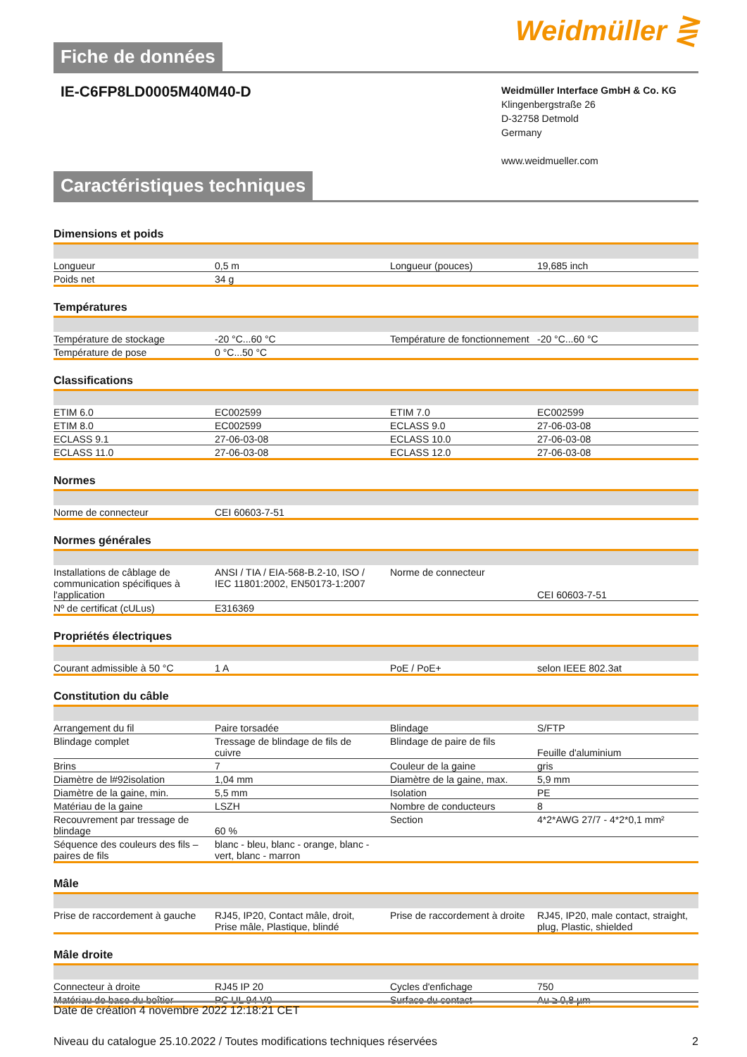Weidmüller ⋛
Fiche de données
IE-C6FP8LD0005M40M40-D
Weidmüller Interface GmbH & Co. KG
Klingenbergstraße 26
D-32758 Detmold
Germany
www.weidmueller.com
Caractéristiques techniques
Dimensions et poids
| Longueur | 0,5 m | Longueur (pouces) | 19,685 inch |
| Poids net | 34 g | | |
Températures
| Température de stockage | -20 °C...60 °C | Température de fonctionnement | -20 °C...60 °C |
| Température de pose | 0 °C...50 °C | | |
Classifications
| ETIM 6.0 | EC002599 | ETIM 7.0 | EC002599 |
| ETIM 8.0 | EC002599 | ECLASS 9.0 | 27-06-03-08 |
| ECLASS 9.1 | 27-06-03-08 | ECLASS 10.0 | 27-06-03-08 |
| ECLASS 11.0 | 27-06-03-08 | ECLASS 12.0 | 27-06-03-08 |
Normes
| Norme de connecteur | CEI 60603-7-51 | | |
Normes générales
| Installations de câblage de communication spécifiques à l'application | ANSI / TIA / EIA-568-B.2-10, ISO / IEC 11801:2002, EN50173-1:2007 | Norme de connecteur | CEI 60603-7-51 |
| Nº de certificat (cULus) | E316369 | | |
Propriétés électriques
| Courant admissible à 50 °C | 1 A | PoE / PoE+ | selon IEEE 802.3at |
Constitution du câble
| Arrangement du fil | Paire torsadée | Blindage | S/FTP |
| Blindage complet | Tressage de blindage de fils de cuivre | Blindage de paire de fils | Feuille d'aluminium |
| Brins | 7 | Couleur de la gaine | gris |
| Diamètre de l#92isolation | 1,04 mm | Diamètre de la gaine, max. | 5,9 mm |
| Diamètre de la gaine, min. | 5,5 mm | Isolation | PE |
| Matériau de la gaine | LSZH | Nombre de conducteurs | 8 |
| Recouvrement par tressage de blindage | 60 % | Section | 4*2*AWG 27/7 - 4*2*0,1 mm² |
| Séquence des couleurs des fils –paires de fils | blanc - bleu, blanc - orange, blanc - vert, blanc - marron | | |
Mâle
| Prise de raccordement à gauche | RJ45, IP20, Contact mâle, droit, Prise mâle, Plastique, blindé | Prise de raccordement à droite | RJ45, IP20, male contact, straight, plug, Plastic, shielded |
Mâle droite
| Connecteur à droite | RJ45 IP 20 | Cycles d'enfichage | 750 |
| Matériau de base du boîtier | PC UL 94 V0 | Surface du contact | Au ≥ 0,8 µm |
Date de création 4 novembre 2022 12:18:21 CET
Niveau du catalogue 25.10.2022 / Toutes modifications techniques réservées 2